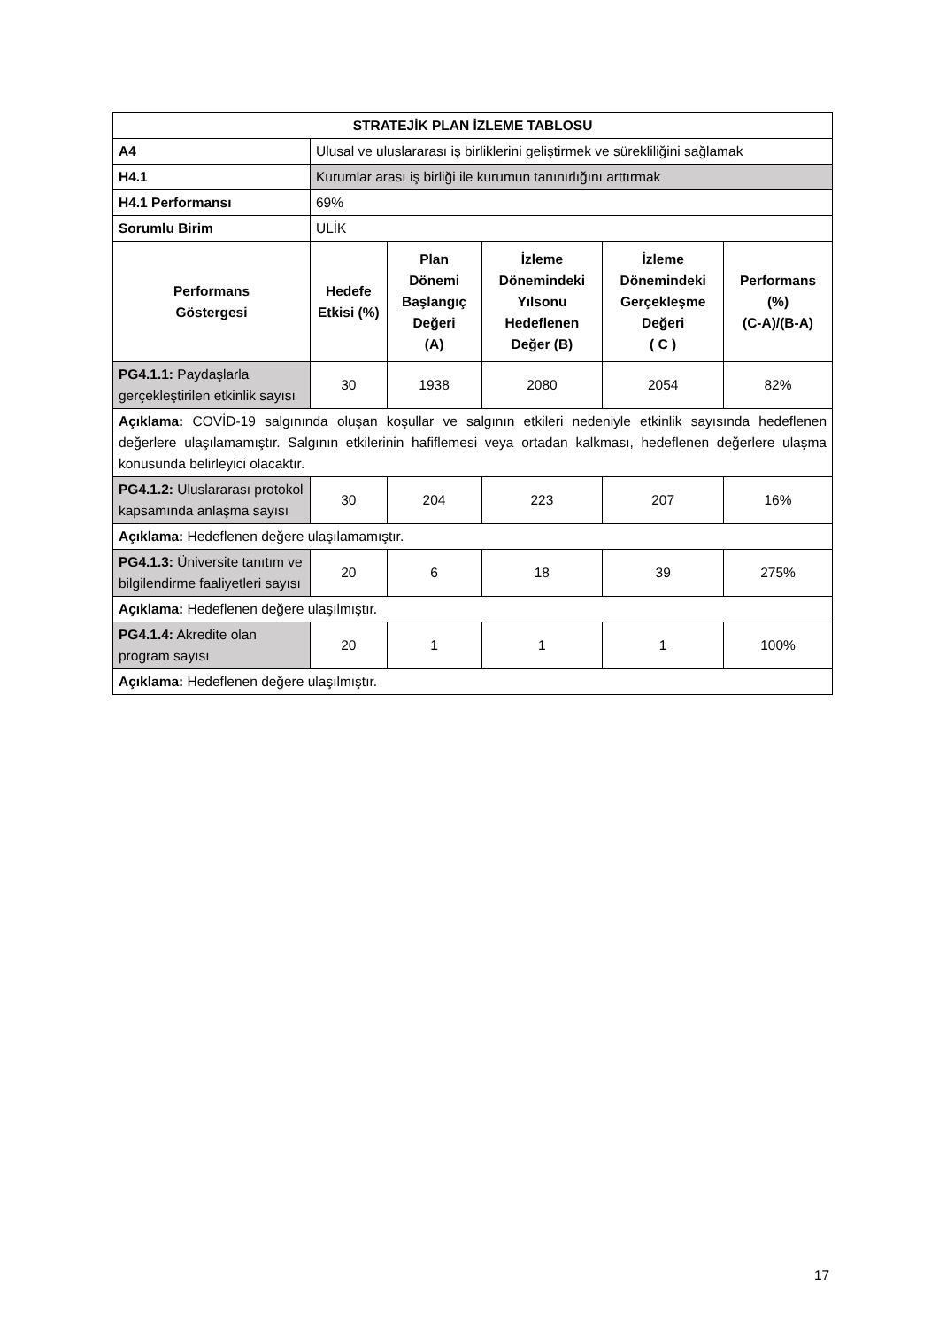| STRATEJİK PLAN İZLEME TABLOSU | | | | | |
| --- | --- | --- | --- | --- | --- |
| A4 | Ulusal ve uluslararası iş birliklerini geliştirmek ve sürekliliğini sağlamak | | | | |
| H4.1 | Kurumlar arası iş birliği ile kurumun tanınırlığını arttırmak | | | | |
| H4.1 Performansı | 69% | | | | |
| Sorumlu Birim | ULİK | | | | |
| Performans Göstergesi | Hedefe Etkisi (%) | Plan Dönemi Başlangıç Değeri (A) | İzleme Dönemindeki Yılsonu Hedeflenen Değer (B) | İzleme Dönemindeki Gerçekleşme Değeri ( C ) | Performans (%) (C-A)/(B-A) |
| PG4.1.1: Paydaşlarla gerçekleştirilen etkinlik sayısı | 30 | 1938 | 2080 | 2054 | 82% |
| Açıklama: COVİD-19 salgınında oluşan koşullar ve salgının etkileri nedeniyle etkinlik sayısında hedeflenen değerlere ulaşılamamıştır. Salgının etkilerinin hafiflemesi veya ortadan kalkması, hedeflenen değerlere ulaşma konusunda belirleyici olacaktır. | | | | | |
| PG4.1.2: Uluslararası protokol kapsamında anlaşma sayısı | 30 | 204 | 223 | 207 | 16% |
| Açıklama: Hedeflenen değere ulaşılamamıştır. | | | | | |
| PG4.1.3: Üniversite tanıtım ve bilgilendirme faaliyetleri sayısı | 20 | 6 | 18 | 39 | 275% |
| Açıklama: Hedeflenen değere ulaşılmıştır. | | | | | |
| PG4.1.4: Akredite olan program sayısı | 20 | 1 | 1 | 1 | 100% |
| Açıklama: Hedeflenen değere ulaşılmıştır. | | | | | |
17